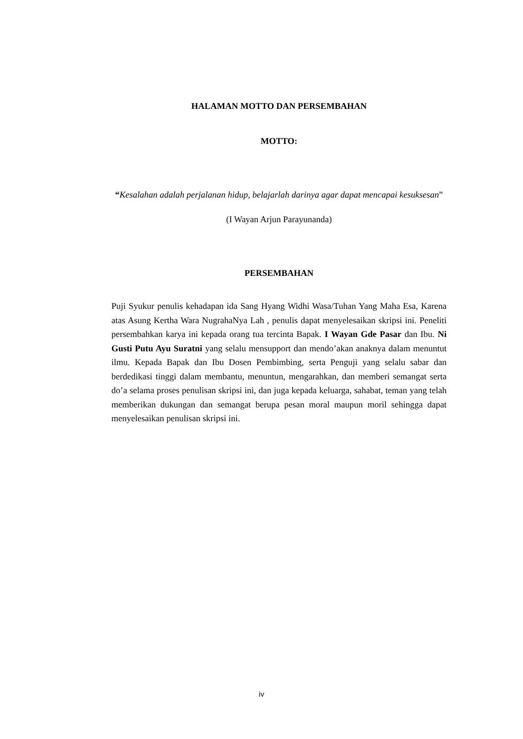HALAMAN MOTTO DAN PERSEMBAHAN
MOTTO:
“Kesalahan adalah perjalanan hidup, belajarlah darinya agar dapat mencapai kesuksesan”
(I Wayan Arjun Parayunanda)
PERSEMBAHAN
Puji Syukur penulis kehadapan ida Sang Hyang Widhi Wasa/Tuhan Yang Maha Esa, Karena atas Asung Kertha Wara NugrahaNya Lah , penulis dapat menyelesaikan skripsi ini. Peneliti persembahkan karya ini kepada orang tua tercinta Bapak. I Wayan Gde Pasar dan Ibu. Ni Gusti Putu Ayu Suratni yang selalu mensupport dan mendo’akan anaknya dalam menuntut ilmu. Kepada Bapak dan Ibu Dosen Pembimbing, serta Penguji yang selalu sabar dan berdedikasi tinggi dalam membantu, menuntun, mengarahkan, dan memberi semangat serta do’a selama proses penulisan skripsi ini, dan juga kepada keluarga, sahabat, teman yang telah memberikan dukungan dan semangat berupa pesan moral maupun moril sehingga dapat menyelesaikan penulisan skripsi ini.
iv